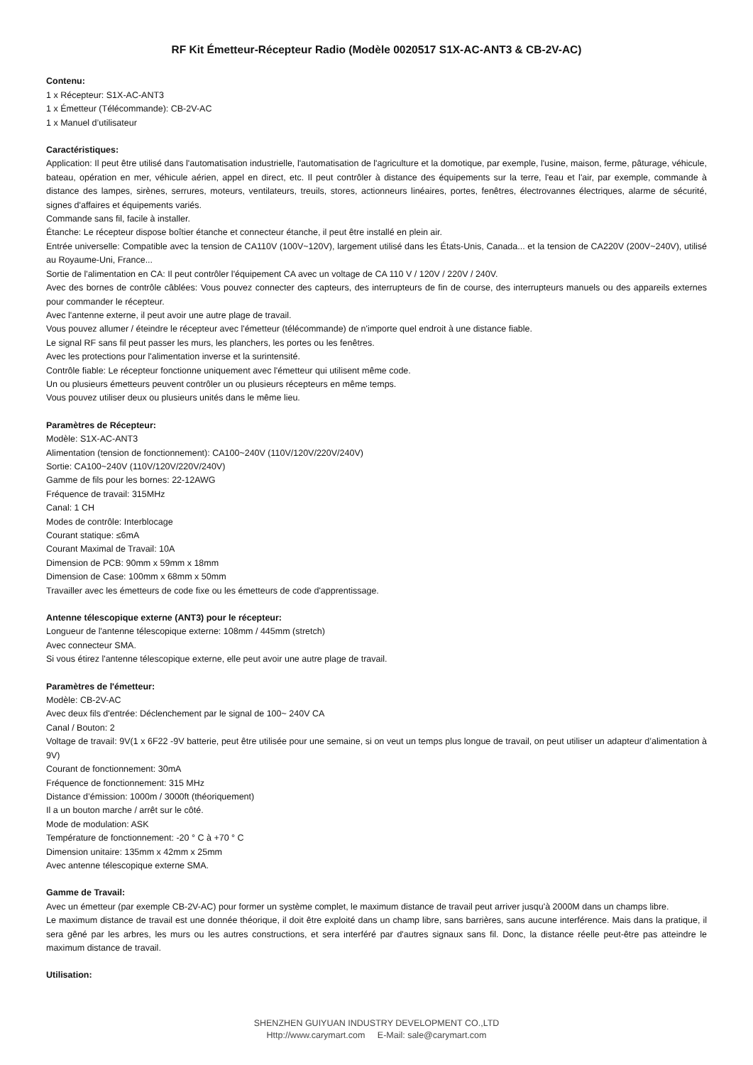RF Kit Émetteur-Récepteur Radio (Modèle 0020517 S1X-AC-ANT3 & CB-2V-AC)
Contenu:
1 x Récepteur: S1X-AC-ANT3
1 x Émetteur (Télécommande): CB-2V-AC
1 x Manuel d’utilisateur
Caractéristiques:
Application: Il peut être utilisé dans l'automatisation industrielle, l'automatisation de l'agriculture et la domotique, par exemple, l'usine, maison, ferme, pâturage, véhicule, bateau, opération en mer, véhicule aérien, appel en direct, etc. Il peut contrôler à distance des équipements sur la terre, l'eau et l'air, par exemple, commande à distance des lampes, sirènes, serrures, moteurs, ventilateurs, treuils, stores, actionneurs linéaires, portes, fenêtres, électrovannes électriques, alarme de sécurité, signes d'affaires et équipements variés.
Commande sans fil, facile à installer.
Étanche: Le récepteur dispose boîtier étanche et connecteur étanche, il peut être installé en plein air.
Entrée universelle: Compatible avec la tension de CA110V (100V~120V), largement utilisé dans les États-Unis, Canada... et la tension de CA220V (200V~240V), utilisé au Royaume-Uni, France...
Sortie de l'alimentation en CA: Il peut contrôler l'équipement CA avec un voltage de CA 110 V / 120V / 220V / 240V.
Avec des bornes de contrôle câblées: Vous pouvez connecter des capteurs, des interrupteurs de fin de course, des interrupteurs manuels ou des appareils externes pour commander le récepteur.
Avec l'antenne externe, il peut avoir une autre plage de travail.
Vous pouvez allumer / éteindre le récepteur avec l'émetteur (télécommande) de n'importe quel endroit à une distance fiable.
Le signal RF sans fil peut passer les murs, les planchers, les portes ou les fenêtres.
Avec les protections pour l'alimentation inverse et la surintensité.
Contrôle fiable: Le récepteur fonctionne uniquement avec l'émetteur qui utilisent même code.
Un ou plusieurs émetteurs peuvent contrôler un ou plusieurs récepteurs en même temps.
Vous pouvez utiliser deux ou plusieurs unités dans le même lieu.
Paramètres de Récepteur:
Modèle: S1X-AC-ANT3
Alimentation (tension de fonctionnement): CA100~240V (110V/120V/220V/240V)
Sortie: CA100~240V (110V/120V/220V/240V)
Gamme de fils pour les bornes: 22-12AWG
Fréquence de travail: 315MHz
Canal: 1 CH
Modes de contrôle: Interblocage
Courant statique: ≤6mA
Courant Maximal de Travail: 10A
Dimension de PCB: 90mm x 59mm x 18mm
Dimension de Case: 100mm x 68mm x 50mm
Travailler avec les émetteurs de code fixe ou les émetteurs de code d'apprentissage.
Antenne télescopique externe (ANT3) pour le récepteur:
Longueur de l'antenne télescopique externe: 108mm / 445mm (stretch)
Avec connecteur SMA.
Si vous étirez l'antenne télescopique externe, elle peut avoir une autre plage de travail.
Paramètres de l'émetteur:
Modèle: CB-2V-AC
Avec deux fils d'entrée: Déclenchement par le signal de 100~ 240V CA
Canal / Bouton: 2
Voltage de travail: 9V(1 x 6F22 -9V batterie, peut être utilisée pour une semaine, si on veut un temps plus longue de travail, on peut utiliser un adapteur d’alimentation à 9V)
Courant de fonctionnement: 30mA
Fréquence de fonctionnement: 315 MHz
Distance d’émission: 1000m / 3000ft (théoriquement)
Il a un bouton marche / arrêt sur le côté.
Mode de modulation: ASK
Température de fonctionnement: -20 ° C à +70 ° C
Dimension unitaire: 135mm x 42mm x 25mm
Avec antenne télescopique externe SMA.
Gamme de Travail:
Avec un émetteur (par exemple CB-2V-AC) pour former un système complet, le maximum distance de travail peut arriver jusqu'à 2000M dans un champs libre.
Le maximum distance de travail est une donnée théorique, il doit être exploité dans un champ libre, sans barrières, sans aucune interférence. Mais dans la pratique, il sera gêné par les arbres, les murs ou les autres constructions, et sera interféré par d'autres signaux sans fil. Donc, la distance réelle peut-être pas atteindre le maximum distance de travail.
Utilisation:
SHENZHEN GUIYUAN INDUSTRY DEVELOPMENT CO.,LTD
Http://www.carymart.com E-Mail: sale@carymart.com